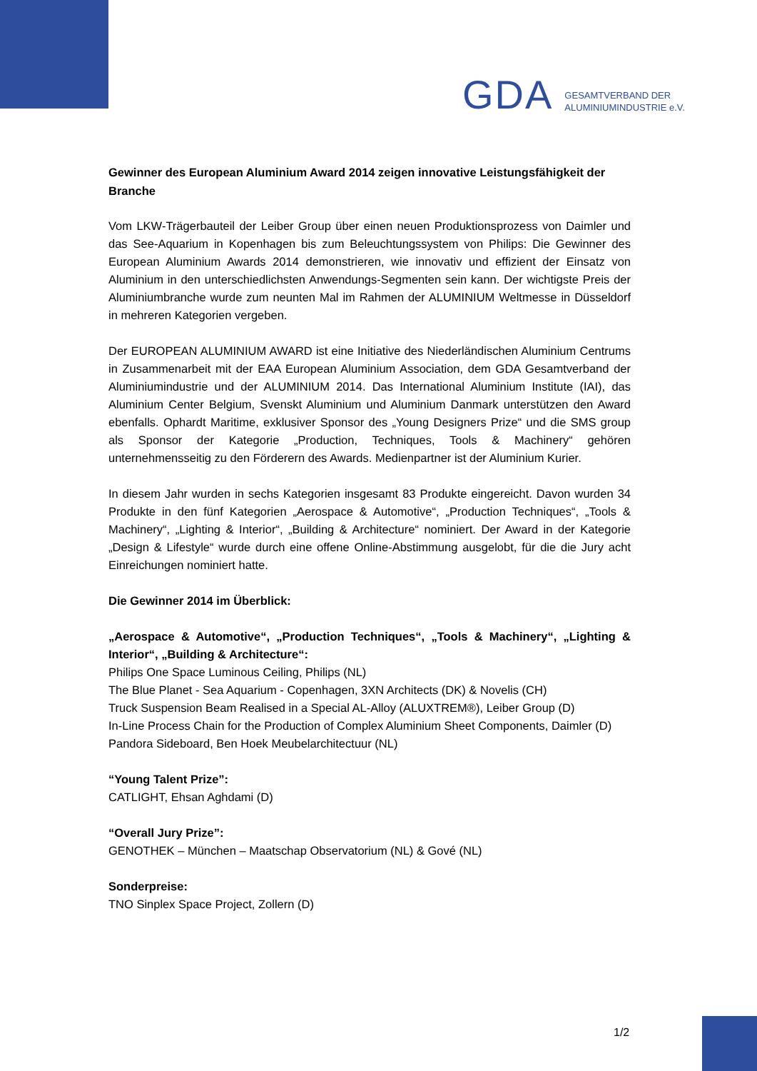GDA
GESAMTVERBAND DER
ALUMINIUMINDUSTRIE e.V.
Gewinner des European Aluminium Award 2014 zeigen innovative Leistungsfähigkeit der Branche
Vom LKW-Trägerbauteil der Leiber Group über einen neuen Produktionsprozess von Daimler und das See-Aquarium in Kopenhagen bis zum Beleuchtungssystem von Philips: Die Gewinner des European Aluminium Awards 2014 demonstrieren, wie innovativ und effizient der Einsatz von Aluminium in den unterschiedlichsten Anwendungs-Segmenten sein kann. Der wichtigste Preis der Aluminiumbranche wurde zum neunten Mal im Rahmen der ALUMINIUM Weltmesse in Düsseldorf in mehreren Kategorien vergeben.
Der EUROPEAN ALUMINIUM AWARD ist eine Initiative des Niederländischen Aluminium Centrums in Zusammenarbeit mit der EAA European Aluminium Association, dem GDA Gesamtverband der Aluminiumindustrie und der ALUMINIUM 2014. Das International Aluminium Institute (IAI), das Aluminium Center Belgium, Svenskt Aluminium und Aluminium Danmark unterstützen den Award ebenfalls. Ophardt Maritime, exklusiver Sponsor des „Young Designers Prize“ und die SMS group als Sponsor der Kategorie „Production, Techniques, Tools & Machinery“ gehören unternehmensseitig zu den Förderern des Awards. Medienpartner ist der Aluminium Kurier.
In diesem Jahr wurden in sechs Kategorien insgesamt 83 Produkte eingereicht. Davon wurden 34 Produkte in den fünf Kategorien „Aerospace & Automotive“, „Production Techniques“, „Tools & Machinery“, „Lighting & Interior“, „Building & Architecture“ nominiert. Der Award in der Kategorie „Design & Lifestyle“ wurde durch eine offene Online-Abstimmung ausgelobt, für die die Jury acht Einreichungen nominiert hatte.
Die Gewinner 2014 im Überblick:
„Aerospace & Automotive“, „Production Techniques“, „Tools & Machinery“, „Lighting & Interior“, „Building & Architecture“:
Philips One Space Luminous Ceiling, Philips (NL)
The Blue Planet - Sea Aquarium - Copenhagen, 3XN Architects (DK) & Novelis (CH)
Truck Suspension Beam Realised in a Special AL-Alloy (ALUXTREM®), Leiber Group (D)
In-Line Process Chain for the Production of Complex Aluminium Sheet Components, Daimler (D)
Pandora Sideboard, Ben Hoek Meubelarchitectuur (NL)
“Young Talent Prize”:
CATLIGHT, Ehsan Aghdami (D)
“Overall Jury Prize”:
GENOTHEK – München – Maatschap Observatorium (NL) & Gové (NL)
Sonderpreise:
TNO Sinplex Space Project, Zollern (D)
1/2